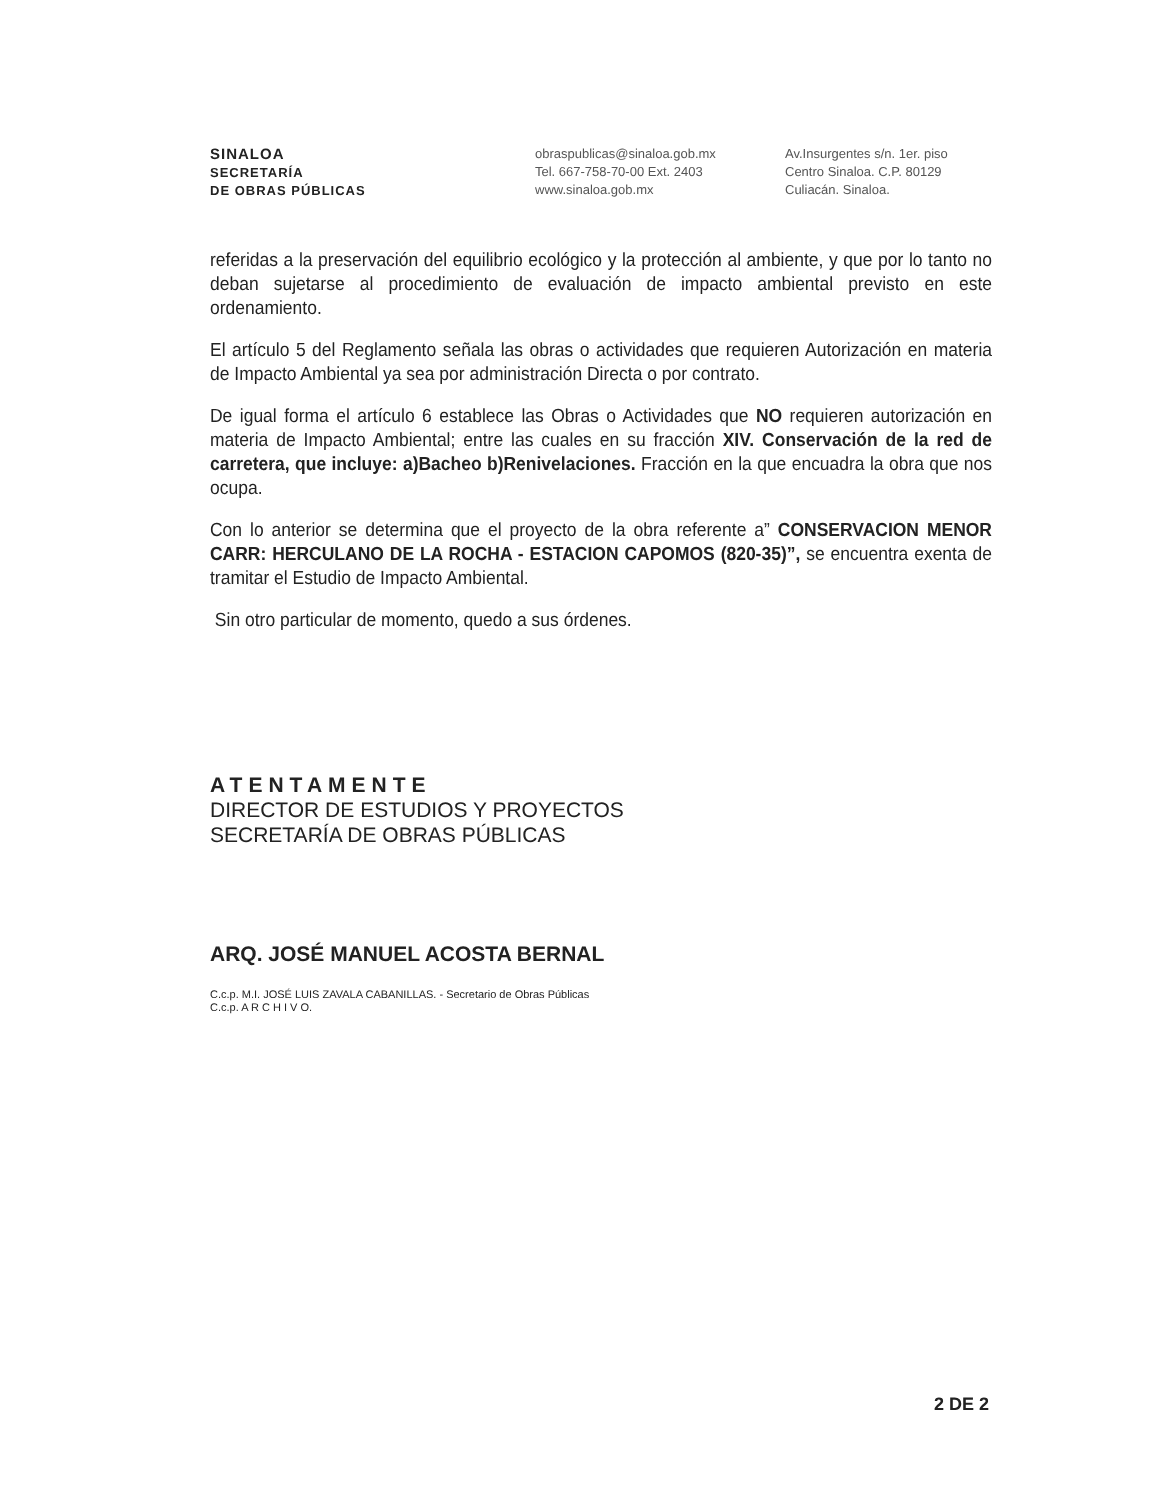SINALOA
SECRETARÍA
DE OBRAS PÚBLICAS
obraspublicas@sinaloa.gob.mx
Tel. 667-758-70-00 Ext. 2403
www.sinaloa.gob.mx
Av.Insurgentes s/n. 1er. piso
Centro Sinaloa. C.P. 80129
Culiacán. Sinaloa.
referidas a la preservación del equilibrio ecológico y la protección al ambiente, y que por lo tanto no deban sujetarse al procedimiento de evaluación de impacto ambiental previsto en este ordenamiento.
El artículo 5 del Reglamento señala las obras o actividades que requieren Autorización en materia de Impacto Ambiental ya sea por administración Directa o por contrato.
De igual forma el artículo 6 establece las Obras o Actividades que NO requieren autorización en materia de Impacto Ambiental; entre las cuales en su fracción XIV. Conservación de la red de carretera, que incluye: a)Bacheo b)Renivelaciones. Fracción en la que encuadra la obra que nos ocupa.
Con lo anterior se determina que el proyecto de la obra referente a” CONSERVACION MENOR CARR: HERCULANO DE LA ROCHA - ESTACION CAPOMOS (820-35)”, se encuentra exenta de tramitar el Estudio de Impacto Ambiental.
Sin otro particular de momento, quedo a sus órdenes.
ATENTAMENTE
DIRECTOR DE ESTUDIOS Y PROYECTOS
SECRETARÍA DE OBRAS PÚBLICAS
ARQ. JOSÉ MANUEL ACOSTA BERNAL
C.c.p. M.I. JOSÉ LUIS ZAVALA CABANILLAS. - Secretario de Obras Públicas
C.c.p. A R C H I V O.
2 DE 2